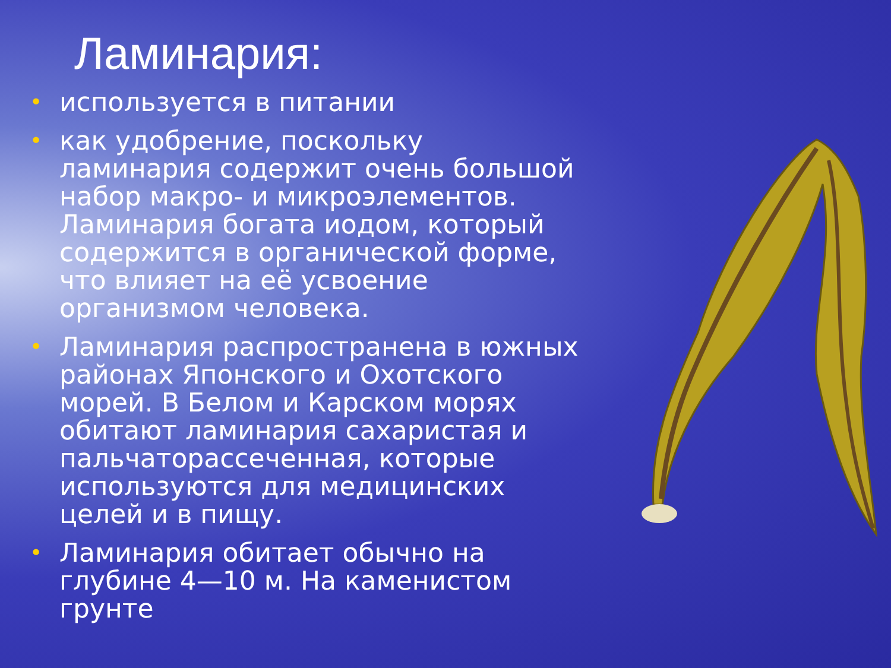Ламинария:
• используется в питании
• как удобрение, поскольку ламинария содержит очень большой набор макро- и микроэлементов. Ламинария богата иодом, который содержится в органической форме, что влияет на её усвоение организмом человека.
• Ламинария распространена в южных районах Японского и Охотского морей. В Белом и Карском морях обитают ламинария сахаристая и пальчаторассеченная, которые используются для медицинских целей и в пищу.
• Ламинария обитает обычно на глубине 4—10 м. На каменистом грунте